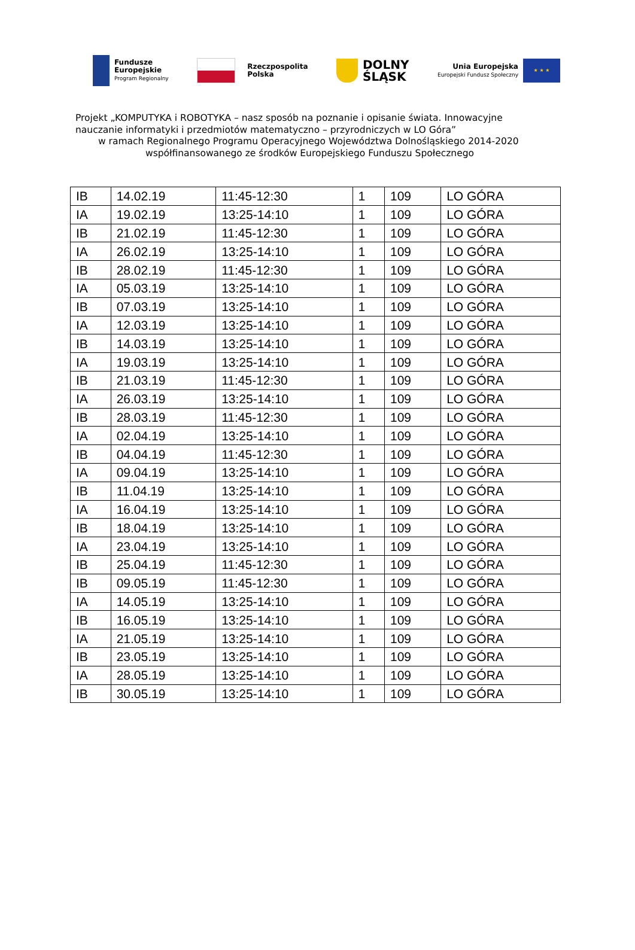Fundusze
Europejskie
Program Regionalny
Rzeczpospolita
Polska
DOLNY
ŚLĄSK
Unia Europejska
Europejski Fundusz Społeczny
★ ★ ★
Projekt „KOMPUTYKA i ROBOTYKA – nasz sposób na poznanie i opisanie świata. Innowacyjne nauczanie informatyki i przedmiotów matematyczno – przyrodniczych w LO Góra”
w ramach Regionalnego Programu Operacyjnego Województwa Dolnośląskiego 2014-2020
współfinansowanego ze środków Europejskiego Funduszu Społecznego
| IB | 14.02.19 | 11:45-12:30 | 1 | 109 | LO GÓRA |
| IA | 19.02.19 | 13:25-14:10 | 1 | 109 | LO GÓRA |
| IB | 21.02.19 | 11:45-12:30 | 1 | 109 | LO GÓRA |
| IA | 26.02.19 | 13:25-14:10 | 1 | 109 | LO GÓRA |
| IB | 28.02.19 | 11:45-12:30 | 1 | 109 | LO GÓRA |
| IA | 05.03.19 | 13:25-14:10 | 1 | 109 | LO GÓRA |
| IB | 07.03.19 | 13:25-14:10 | 1 | 109 | LO GÓRA |
| IA | 12.03.19 | 13:25-14:10 | 1 | 109 | LO GÓRA |
| IB | 14.03.19 | 13:25-14:10 | 1 | 109 | LO GÓRA |
| IA | 19.03.19 | 13:25-14:10 | 1 | 109 | LO GÓRA |
| IB | 21.03.19 | 11:45-12:30 | 1 | 109 | LO GÓRA |
| IA | 26.03.19 | 13:25-14:10 | 1 | 109 | LO GÓRA |
| IB | 28.03.19 | 11:45-12:30 | 1 | 109 | LO GÓRA |
| IA | 02.04.19 | 13:25-14:10 | 1 | 109 | LO GÓRA |
| IB | 04.04.19 | 11:45-12:30 | 1 | 109 | LO GÓRA |
| IA | 09.04.19 | 13:25-14:10 | 1 | 109 | LO GÓRA |
| IB | 11.04.19 | 13:25-14:10 | 1 | 109 | LO GÓRA |
| IA | 16.04.19 | 13:25-14:10 | 1 | 109 | LO GÓRA |
| IB | 18.04.19 | 13:25-14:10 | 1 | 109 | LO GÓRA |
| IA | 23.04.19 | 13:25-14:10 | 1 | 109 | LO GÓRA |
| IB | 25.04.19 | 11:45-12:30 | 1 | 109 | LO GÓRA |
| IB | 09.05.19 | 11:45-12:30 | 1 | 109 | LO GÓRA |
| IA | 14.05.19 | 13:25-14:10 | 1 | 109 | LO GÓRA |
| IB | 16.05.19 | 13:25-14:10 | 1 | 109 | LO GÓRA |
| IA | 21.05.19 | 13:25-14:10 | 1 | 109 | LO GÓRA |
| IB | 23.05.19 | 13:25-14:10 | 1 | 109 | LO GÓRA |
| IA | 28.05.19 | 13:25-14:10 | 1 | 109 | LO GÓRA |
| IB | 30.05.19 | 13:25-14:10 | 1 | 109 | LO GÓRA |